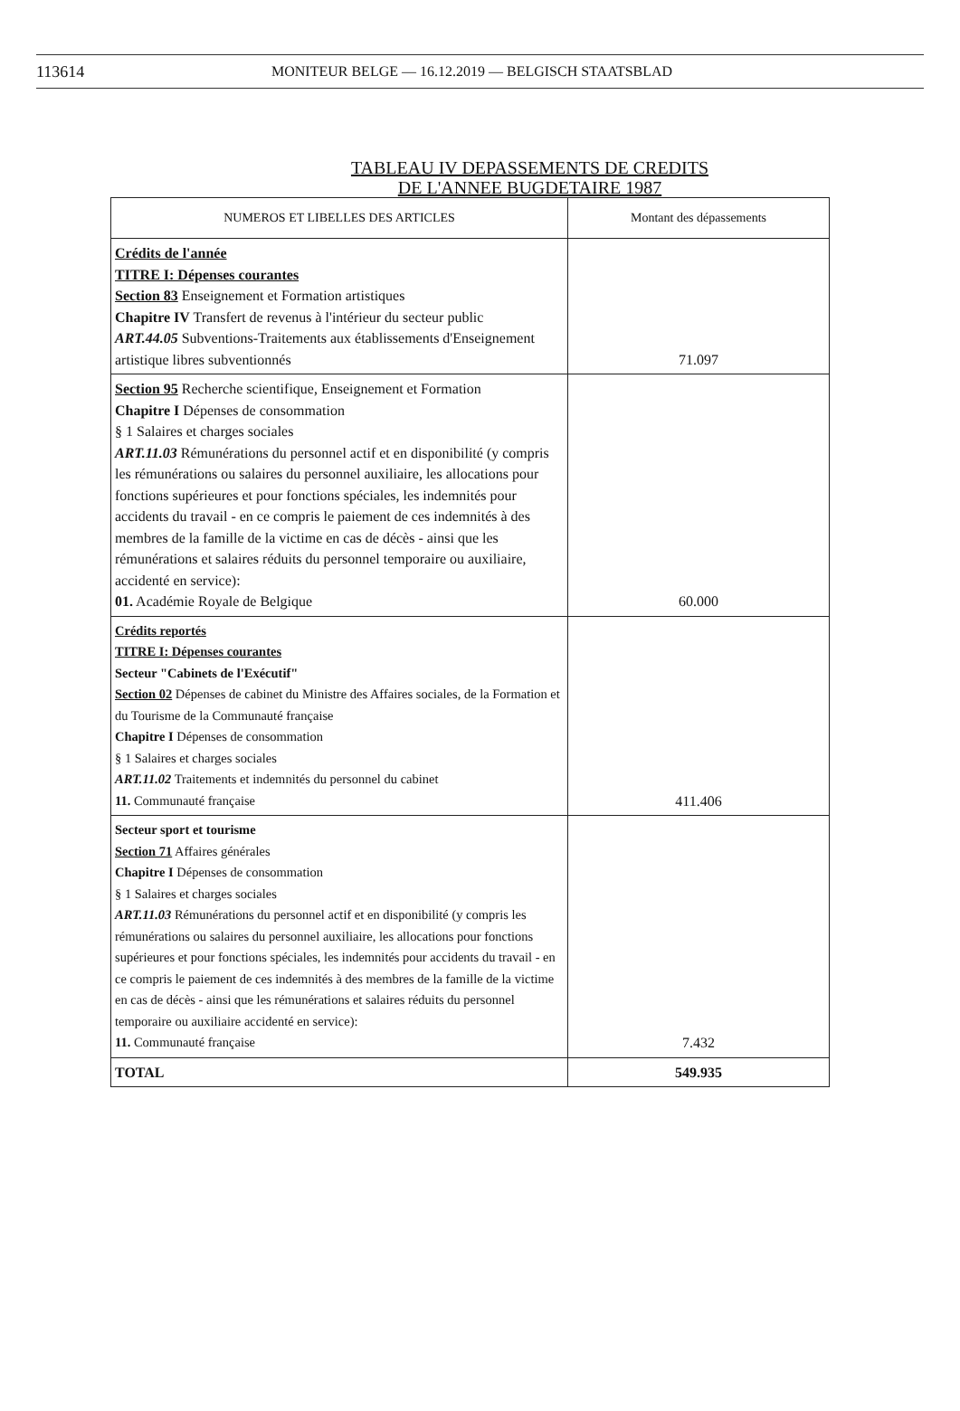113614 MONITEUR BELGE — 16.12.2019 — BELGISCH STAATSBLAD
TABLEAU IV DEPASSEMENTS DE CREDITS
DE L'ANNEE BUGDETAIRE 1987
| NUMEROS ET LIBELLES DES ARTICLES | Montant des dépassements |
| --- | --- |
| Crédits de l'année TITRE I: Dépenses courantes Section 83 Enseignement et Formation artistiques Chapitre IV Transfert de revenus à l'intérieur du secteur public ART.44.05 Subventions-Traitements aux établissements d'Enseignement artistique libres subventionnés | 71.097 |
| Section 95 Recherche scientifique, Enseignement et Formation Chapitre I Dépenses de consommation § 1 Salaires et charges sociales ART.11.03 Rémunérations du personnel actif et en disponibilité (y compris les rémunérations ou salaires du personnel auxiliaire, les allocations pour fonctions supérieures et pour fonctions spéciales, les indemnités pour accidents du travail - en ce compris le paiement de ces indemnités à des membres de la famille de la victime en cas de décès - ainsi que les rémunérations et salaires réduits du personnel temporaire ou auxiliaire, accidenté en service): 01. Académie Royale de Belgique | 60.000 |
| Crédits reportés TITRE I: Dépenses courantes Secteur "Cabinets de l'Exécutif" Section 02 Dépenses de cabinet du Ministre des Affaires sociales, de la Formation et du Tourisme de la Communauté française Chapitre I Dépenses de consommation § 1 Salaires et charges sociales ART.11.02 Traitements et indemnités du personnel du cabinet 11. Communauté française | 411.406 |
| Secteur sport et tourisme Section 71 Affaires générales Chapitre I Dépenses de consommation § 1 Salaires et charges sociales ART.11.03 Rémunérations du personnel actif et en disponibilité (y compris les rémunérations ou salaires du personnel auxiliaire, les allocations pour fonctions supérieures et pour fonctions spéciales, les indemnités pour accidents du travail - en ce compris le paiement de ces indemnités à des membres de la famille de la victime en cas de décès - ainsi que les rémunérations et salaires réduits du personnel temporaire ou auxiliaire accidenté en service): 11. Communauté française | 7.432 |
| TOTAL | 549.935 |